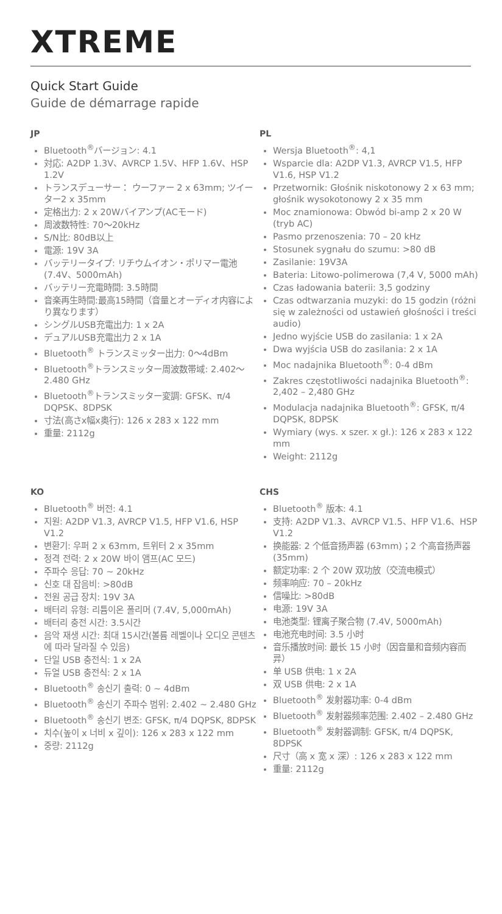XTREME
Quick Start Guide
Guide de démarrage rapide
JP
Bluetooth<sup>®</sup>バージョン: 4.1
対応: A2DP 1.3V、AVRCP 1.5V、HFP 1.6V、HSP 1.2V
トランスデューサー： ウーファー 2 x 63mm; ツイーター2 x 35mm
定格出力: 2 x 20Wバイアンプ(ACモード)
周波数特性: 70〜20kHz
S/N比: 80dB以上
電源: 19V 3A
バッテリータイプ: リチウムイオン・ポリマー電池(7.4V、5000mAh)
バッテリー充電時間: 3.5時間
音楽再生時間:最高15時間（音量とオーディオ内容により異なります）
シングルUSB充電出力: 1 x 2A
デュアルUSB充電出力 2 x 1A
Bluetooth<sup>®</sup> トランスミッター出力: 0〜4dBm
Bluetooth<sup>®</sup>トランスミッター周波数帯域: 2.402〜2.480 GHz
Bluetooth<sup>®</sup>トランスミッター変調: GFSK、π/4 DQPSK、8DPSK
寸法(高さx幅x奥行): 126 x 283 x 122 mm
重量: 2112g
PL
Wersja Bluetooth<sup>®</sup>: 4,1
Wsparcie dla: A2DP V1.3, AVRCP V1.5, HFP V1.6, HSP V1.2
Przetwornik: Głośnik niskotonowy 2 x 63 mm; głośnik wysokotonowy 2 x 35 mm
Moc znamionowa: Obwód bi-amp 2 x 20 W (tryb AC)
Pasmo przenoszenia: 70 – 20 kHz
Stosunek sygnału do szumu: >80 dB
Zasilanie: 19V3A
Bateria: Litowo-polimerowa (7,4 V, 5000 mAh)
Czas ładowania baterii: 3,5 godziny
Czas odtwarzania muzyki: do 15 godzin (różni się w zależności od ustawień głośności i treści audio)
Jedno wyjście USB do zasilania: 1 x 2A
Dwa wyjścia USB do zasilania: 2 x 1A
Moc nadajnika Bluetooth<sup>®</sup>: 0-4 dBm
Zakres częstotliwości nadajnika Bluetooth<sup>®</sup>: 2,402 – 2,480 GHz
Modulacja nadajnika Bluetooth<sup>®</sup>: GFSK, π/4 DQPSK, 8DPSK
Wymiary (wys. x szer. x gł.): 126 x 283 x 122 mm
Weight: 2112g
KO
Bluetooth<sup>®</sup> 버전: 4.1
지원: A2DP V1.3, AVRCP V1.5, HFP V1.6, HSP V1.2
변환기: 우퍼 2 x 63mm, 트위터 2 x 35mm
정격 전력: 2 x 20W 바이 앰프(AC 모드)
주파수 응답: 70 ~ 20kHz
신호 대 잡음비: >80dB
전원 공급 장치: 19V 3A
배터리 유형: 리튬이온 폴리머 (7.4V, 5,000mAh)
배터리 충전 시간: 3.5시간
음악 재생 시간: 최대 15시간(볼륨 레벨이나 오디오 콘텐츠에 따라 달라질 수 있음)
단일 USB 충전식: 1 x 2A
듀얼 USB 충전식: 2 x 1A
Bluetooth<sup>®</sup> 송신기 출력: 0 ~ 4dBm
Bluetooth<sup>®</sup> 송신기 주파수 범위: 2.402 ~ 2.480 GHz
Bluetooth<sup>®</sup> 송신기 변조: GFSK, π/4 DQPSK, 8DPSK
치수(높이 x 너비 x 깊이): 126 x 283 x 122 mm
중량: 2112g
CHS
Bluetooth<sup>®</sup> 版本: 4.1
支持: A2DP V1.3、AVRCP V1.5、HFP V1.6、HSP V1.2
换能器: 2 个低音扬声器 (63mm)；2 个高音扬声器 (35mm)
额定功率: 2 个 20W 双功放（交流电模式）
频率响应: 70 – 20kHz
信噪比: >80dB
电源: 19V 3A
电池类型: 锂离子聚合物 (7.4V, 5000mAh)
电池充电时间: 3.5 小时
音乐播放时间: 最长 15 小时（因音量和音频内容而异）
单 USB 供电: 1 x 2A
双 USB 供电: 2 x 1A
Bluetooth<sup>®</sup> 发射器功率: 0-4 dBm
Bluetooth<sup>®</sup> 发射器频率范围: 2.402 – 2.480 GHz
Bluetooth<sup>®</sup> 发射器调制: GFSK, π/4 DQPSK, 8DPSK
尺寸（高 x 宽 x 深）: 126 x 283 x 122 mm
重量: 2112g